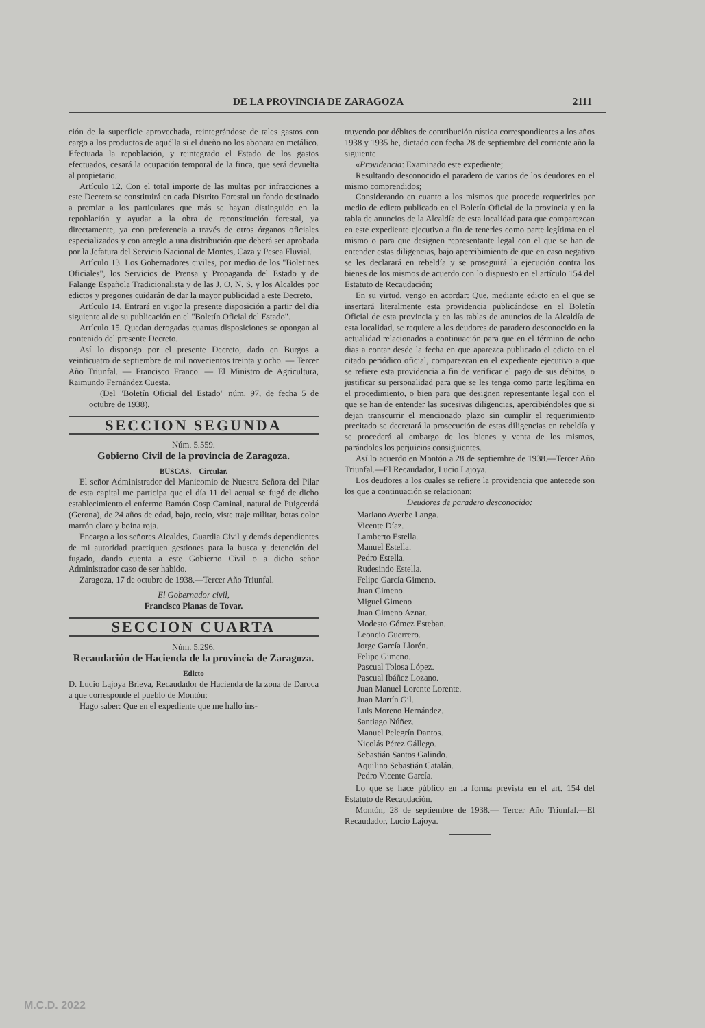DE LA PROVINCIA DE ZARAGOZA 2111
ción de la superficie aprovechada, reintegrándose de tales gastos con cargo a los productos de aquélla si el dueño no los abonara en metálico. Efectuada la repoblación, y reintegrado el Estado de los gastos efectuados, cesará la ocupación temporal de la finca, que será devuelta al propietario.
Artículo 12. Con el total importe de las multas por infracciones a este Decreto se constituirá en cada Distrito Forestal un fondo destinado a premiar a los particulares que más se hayan distinguido en la repoblación y ayudar a la obra de reconstitución forestal, ya directamente, ya con preferencia a través de otros órganos oficiales especializados y con arreglo a una distribución que deberá ser aprobada por la Jefatura del Servicio Nacional de Montes, Caza y Pesca Fluvial.
Artículo 13. Los Gobernadores civiles, por medio de los "Boletines Oficiales", los Servicios de Prensa y Propaganda del Estado y de Falange Española Tradicionalista y de las J. O. N. S. y los Alcaldes por edictos y pregones cuidarán de dar la mayor publicidad a este Decreto.
Artículo 14. Entrará en vigor la presente disposición a partir del día siguiente al de su publicación en el "Boletín Oficial del Estado".
Artículo 15. Quedan derogadas cuantas disposiciones se opongan al contenido del presente Decreto.
Así lo dispongo por el presente Decreto, dado en Burgos a veinticuatro de septiembre de mil novecientos treinta y ocho. — Tercer Año Triunfal. — Francisco Franco. — El Ministro de Agricultura, Raimundo Fernández Cuesta.
(Del "Boletín Oficial del Estado" núm. 97, de fecha 5 de octubre de 1938).
SECCION SEGUNDA
Núm. 5.559.
Gobierno Civil de la provincia de Zaragoza.
BUSCAS.—Circular.
El señor Administrador del Manicomio de Nuestra Señora del Pilar de esta capital me participa que el día 11 del actual se fugó de dicho establecimiento el enfermo Ramón Cosp Caminal, natural de Puigcerdá (Gerona), de 24 años de edad, bajo, recio, viste traje militar, botas color marrón claro y boina roja.
Encargo a los señores Alcaldes, Guardia Civil y demás dependientes de mi autoridad practiquen gestiones para la busca y detención del fugado, dando cuenta a este Gobierno Civil o a dicho señor Administrador caso de ser habido.
Zaragoza, 17 de octubre de 1938.—Tercer Año Triunfal.
El Gobernador civil,
Francisco Planas de Tovar.
SECCION CUARTA
Núm. 5.296.
Recaudación de Hacienda de la provincia de Zaragoza.
Edicto
D. Lucio Lajoya Brieva, Recaudador de Hacienda de la zona de Daroca a que corresponde el pueblo de Montón;
Hago saber: Que en el expediente que me hallo ins-
truyendo por débitos de contribución rústica correspondientes a los años 1938 y 1935 he, dictado con fecha 28 de septiembre del corriente año la siguiente
«Providencia: Examinado este expediente;
Resultando desconocido el paradero de varios de los deudores en el mismo comprendidos;
Considerando en cuanto a los mismos que procede requerirles por medio de edicto publicado en el Boletín Oficial de la provincia y en la tabla de anuncios de la Alcaldía de esta localidad para que comparezcan en este expediente ejecutivo a fin de tenerles como parte legítima en el mismo o para que designen representante legal con el que se han de entender estas diligencias, bajo apercibimiento de que en caso negativo se les declarará en rebeldía y se proseguirá la ejecución contra los bienes de los mismos de acuerdo con lo dispuesto en el artículo 154 del Estatuto de Recaudación;
En su virtud, vengo en acordar: Que, mediante edicto en el que se insertará literalmente esta providencia publicándose en el Boletín Oficial de esta provincia y en las tablas de anuncios de la Alcaldía de esta localidad, se requiere a los deudores de paradero desconocido en la actualidad relacionados a continuación para que en el término de ocho dias a contar desde la fecha en que aparezca publicado el edicto en el citado periódico oficial, comparezcan en el expediente ejecutivo a que se refiere esta providencia a fin de verificar el pago de sus débitos, o justificar su personalidad para que se les tenga como parte legítima en el procedimiento, o bien para que designen representante legal con el que se han de entender las sucesivas diligencias, apercibiéndoles que si dejan transcurrir el mencionado plazo sin cumplir el requerimiento precitado se decretará la prosecución de estas diligencias en rebeldía y se procederá al embargo de los bienes y venta de los mismos, parándoles los perjuicios consiguientes.
Así lo acuerdo en Montón a 28 de septiembre de 1938.—Tercer Año Triunfal.—El Recaudador, Lucio Lajoya.
Los deudores a los cuales se refiere la providencia que antecede son los que a continuación se relacionan:
Deudores de paradero desconocido:
Mariano Ayerbe Langa.
Vicente Díaz.
Lamberto Estella.
Manuel Estella.
Pedro Estella.
Rudesindo Estella.
Felipe García Gimeno.
Juan Gimeno.
Miguel Gimeno
Juan Gimeno Aznar.
Modesto Gómez Esteban.
Leoncio Guerrero.
Jorge García Llorén.
Felipe Gimeno.
Pascual Tolosa López.
Pascual Ibáñez Lozano.
Juan Manuel Lorente Lorente.
Juan Martín Gil.
Luis Moreno Hernández.
Santiago Núñez.
Manuel Pelegrín Dantos.
Nicolás Pérez Gállego.
Sebastián Santos Galindo.
Aquilino Sebastián Catalán.
Pedro Vicente García.
Lo que se hace público en la forma prevista en el art. 154 del Estatuto de Recaudación.
Montón, 28 de septiembre de 1938.— Tercer Año Triunfal.—El Recaudador, Lucio Lajoya.
M.C.D. 2022